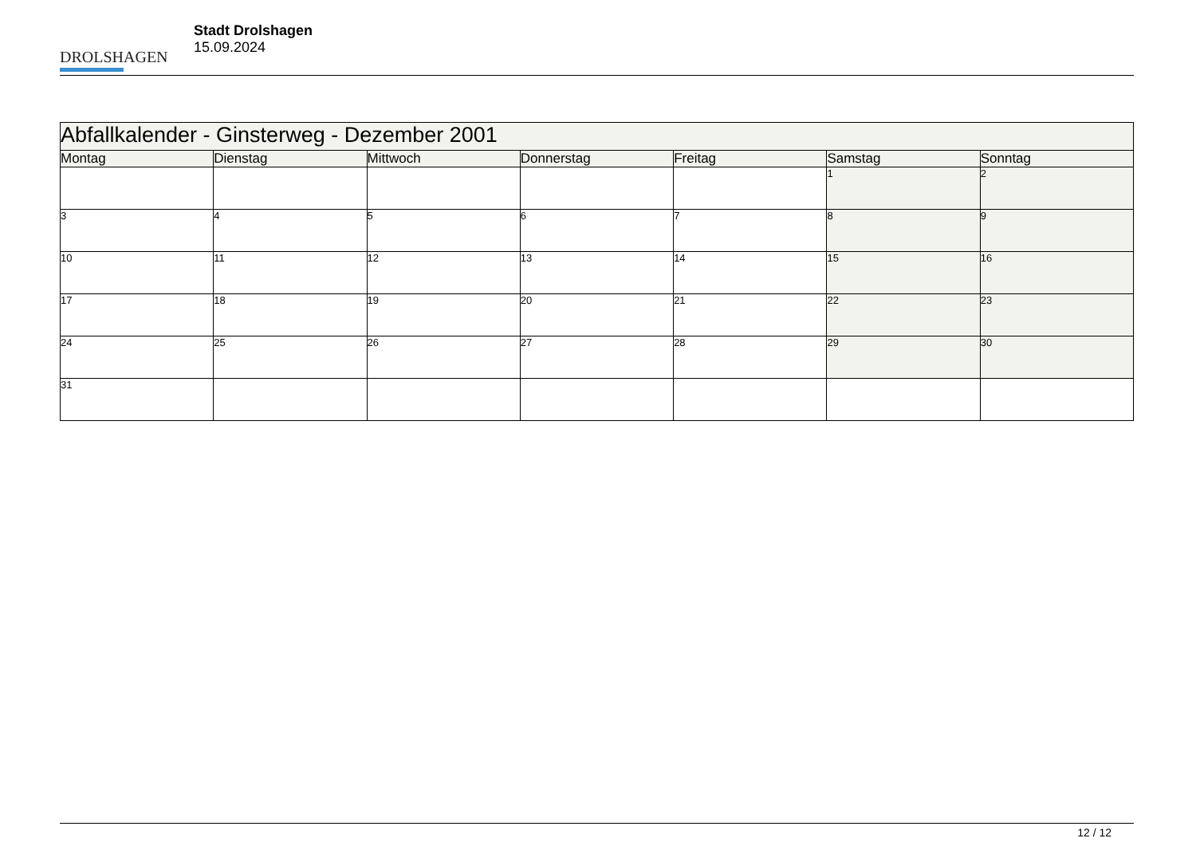DROLSHAGEN
Stadt Drolshagen
15.09.2024
| Abfallkalender - Ginsterweg - Dezember 2001 | | | | | | |
| Montag | Dienstag | Mittwoch | Donnerstag | Freitag | Samstag | Sonntag |
| | | | | | 1 | 2 |
| 3 | 4 | 5 | 6 | 7 | 8 | 9 |
| 10 | 11 | 12 | 13 | 14 | 15 | 16 |
| 17 | 18 | 19 | 20 | 21 | 22 | 23 |
| 24 | 25 | 26 | 27 | 28 | 29 | 30 |
| 31 | | | | | | |
12 / 12